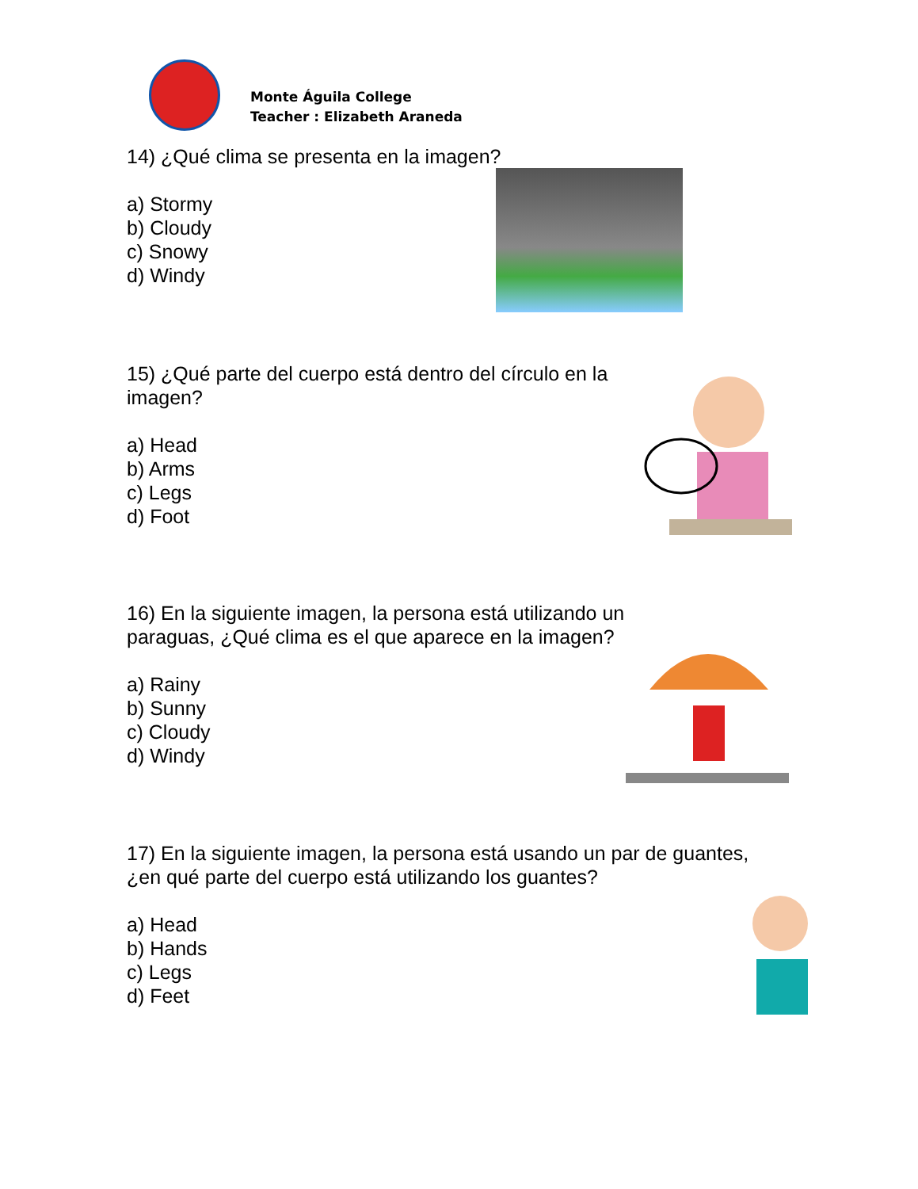Monte Águila College
Teacher : Elizabeth Araneda
14) ¿Qué clima se presenta en la imagen?
a) Stormy
b) Cloudy
c) Snowy
d) Windy
15) ¿Qué parte del cuerpo está dentro del círculo en la imagen?
a) Head
b) Arms
c) Legs
d) Foot
16) En la siguiente imagen, la persona está utilizando un paraguas, ¿Qué clima es el que aparece en la imagen?
a) Rainy
b) Sunny
c) Cloudy
d) Windy
17) En la siguiente imagen, la persona está usando un par de guantes,
¿en qué parte del cuerpo está utilizando los guantes?
a) Head
b) Hands
c) Legs
d) Feet